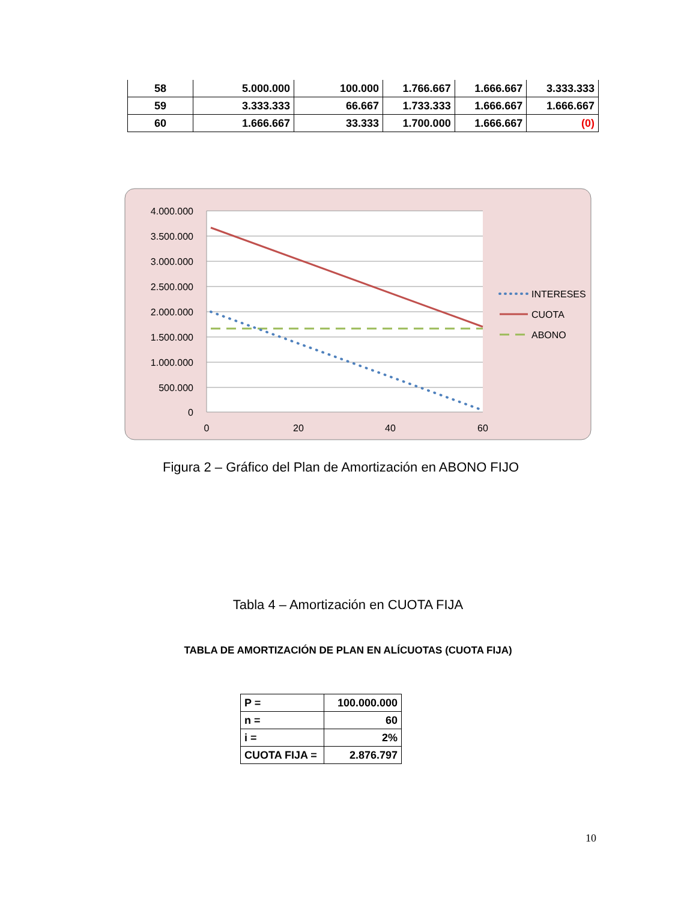| 58 | 5.000.000 | 100.000 | 1.766.667 | 1.666.667 | 3.333.333 |
| 59 | 3.333.333 | 66.667 | 1.733.333 | 1.666.667 | 1.666.667 |
| 60 | 1.666.667 | 33.333 | 1.700.000 | 1.666.667 | (0) |
4.000.000
3.500.000
3.000.000
2.500.000
2.000.000
1.500.000
1.000.000
500.000
0
0
20
40
60
INTERESES
CUOTA
ABONO
Figura 2 – Gráfico del Plan de Amortización en ABONO FIJO
Tabla 4 – Amortización en CUOTA FIJA
TABLA DE AMORTIZACIÓN DE PLAN EN ALÍCUOTAS (CUOTA FIJA)
| P = | 100.000.000 |
| n = | 60 |
| i = | 2% |
| CUOTA FIJA = | 2.876.797 |
10